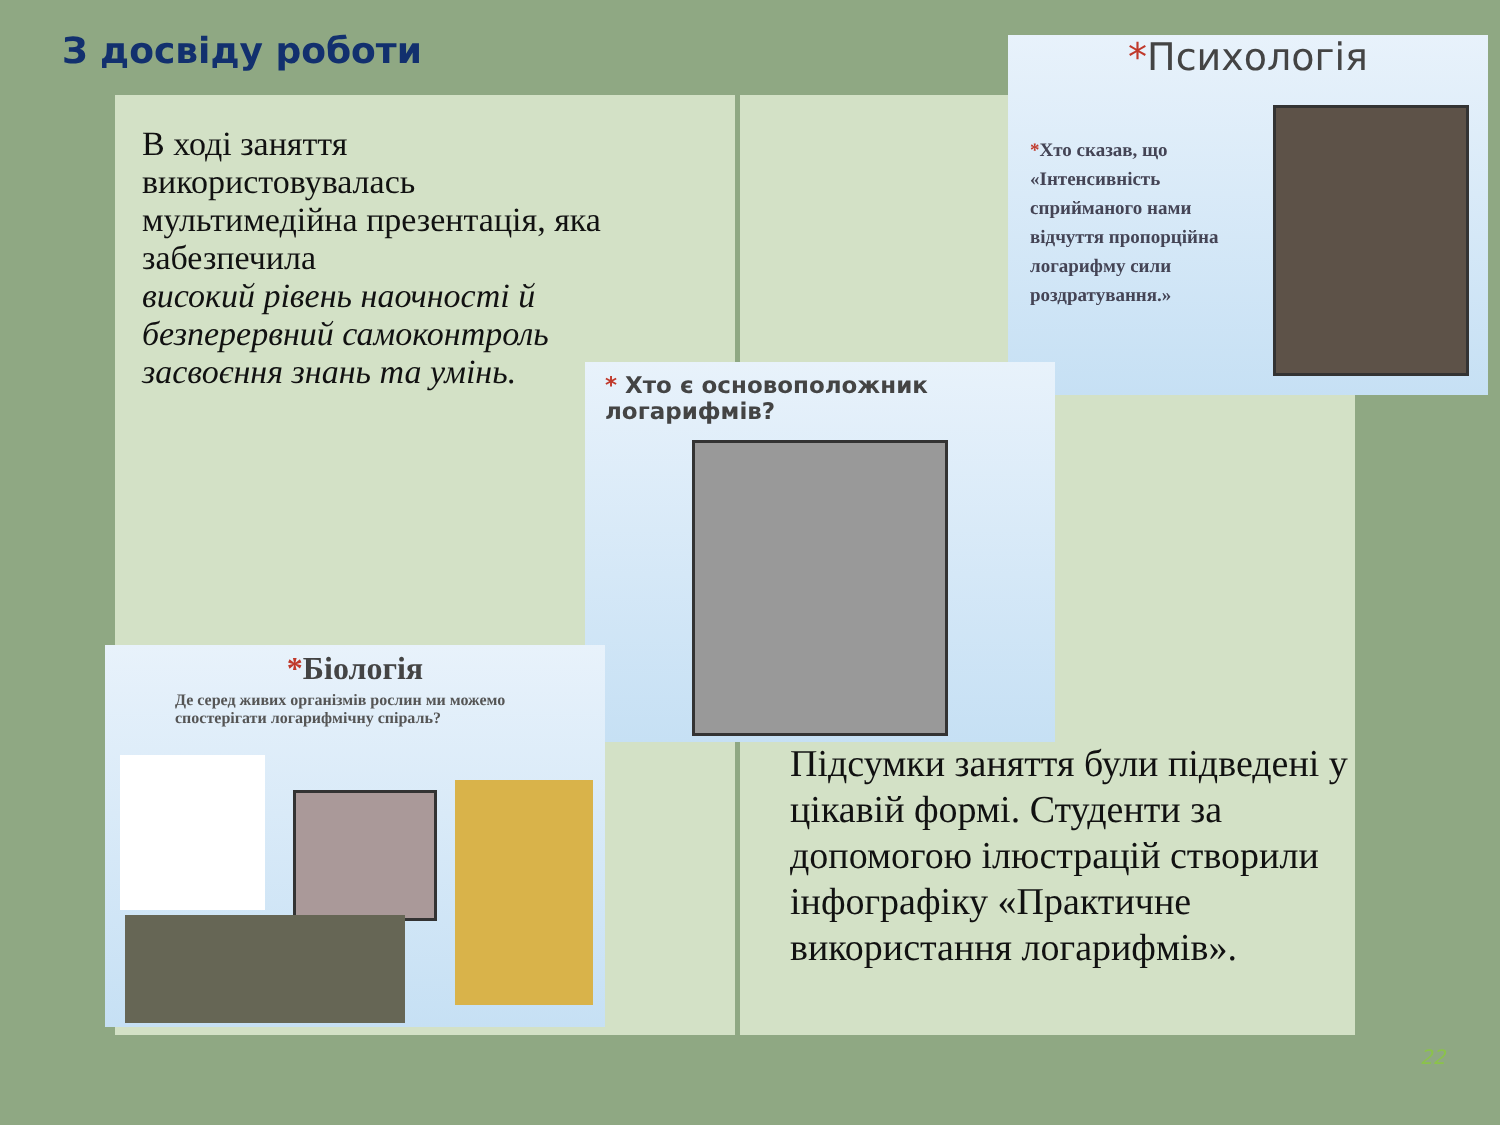З досвіду роботи
В ході заняття використовувалась мультимедійна презентація, яка забезпечила
високий рівень наочності й безперервний самоконтроль засвоєння знань та умінь.
*Психологія
*Хто сказав, що «Інтенсивність сприйманого нами відчуття пропорційна логарифму сили роздратування.»
* Хто є основоположник логарифмів?
*Біологія
Де серед живих організмів рослин ми можемо спостерігати логарифмічну спіраль?
Підсумки заняття були підведені у цікавій формі. Студенти за допомогою ілюстрацій створили інфографіку «Практичне використання логарифмів».
22